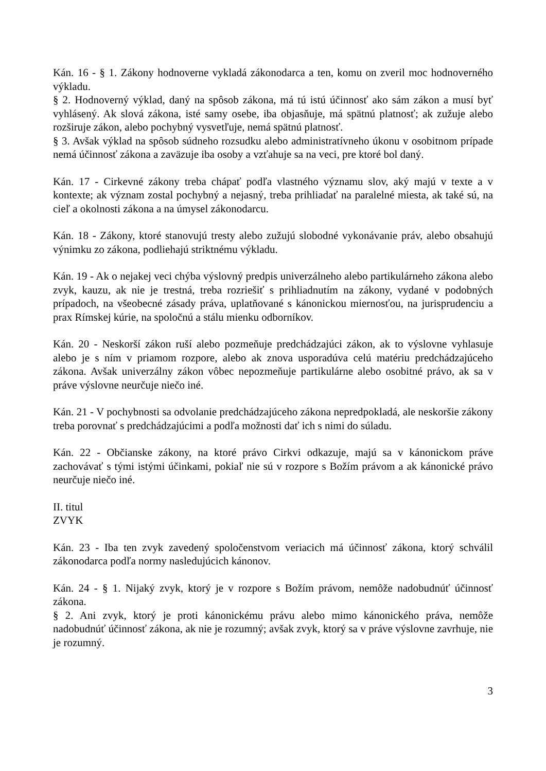Kán. 16 - § 1. Zákony hodnoverne vykladá zákonodarca a ten, komu on zveril moc hodnoverného výkladu.
§ 2. Hodnoverný výklad, daný na spôsob zákona, má tú istú účinnosť ako sám zákon a musí byť vyhlásený. Ak slová zákona, isté samy osebe, iba objasňuje, má spätnú platnosť; ak zužuje alebo rozširuje zákon, alebo pochybný vysvetľuje, nemá spätnú platnosť.
§ 3. Avšak výklad na spôsob súdneho rozsudku alebo administratívneho úkonu v osobitnom prípade nemá účinnosť zákona a zaväzuje iba osoby a vzťahuje sa na veci, pre ktoré bol daný.
Kán. 17 - Cirkevné zákony treba chápať podľa vlastného významu slov, aký majú v texte a v kontexte; ak význam zostal pochybný a nejasný, treba prihliadať na paralelné miesta, ak také sú, na cieľ a okolnosti zákona a na úmysel zákonodarcu.
Kán. 18 - Zákony, ktoré stanovujú tresty alebo zužujú slobodné vykonávanie práv, alebo obsahujú výnimku zo zákona, podliehajú striktnému výkladu.
Kán. 19 - Ak o nejakej veci chýba výslovný predpis univerzálneho alebo partikulárneho zákona alebo zvyk, kauzu, ak nie je trestná, treba rozriešiť s prihliadnutím na zákony, vydané v podobných prípadoch, na všeobecné zásady práva, uplatňované s kánonickou miernosťou, na jurisprudenciu a prax Rímskej kúrie, na spoločnú a stálu mienku odborníkov.
Kán. 20 - Neskorší zákon ruší alebo pozmeňuje predchádzajúci zákon, ak to výslovne vyhlasuje alebo je s ním v priamom rozpore, alebo ak znova usporadúva celú matériu predchádzajúceho zákona. Avšak univerzálny zákon vôbec nepozmeňuje partikulárne alebo osobitné právo, ak sa v práve výslovne neurčuje niečo iné.
Kán. 21 - V pochybnosti sa odvolanie predchádzajúceho zákona nepredpokladá, ale neskoršie zákony treba porovnať s predchádzajúcimi a podľa možnosti dať ich s nimi do súladu.
Kán. 22 - Občianske zákony, na ktoré právo Cirkvi odkazuje, majú sa v kánonickom práve zachovávať s tými istými účinkami, pokiaľ nie sú v rozpore s Božím právom a ak kánonické právo neurčuje niečo iné.
II. titul
ZVYK
Kán. 23 - Iba ten zvyk zavedený spoločenstvom veriacich má účinnosť zákona, ktorý schválil zákonodarca podľa normy nasledujúcich kánonov.
Kán. 24 - § 1. Nijaký zvyk, ktorý je v rozpore s Božím právom, nemôže nadobudnúť účinnosť zákona.
§ 2. Ani zvyk, ktorý je proti kánonickému právu alebo mimo kánonického práva, nemôže nadobudnúť účinnosť zákona, ak nie je rozumný; avšak zvyk, ktorý sa v práve výslovne zavrhuje, nie je rozumný.
3